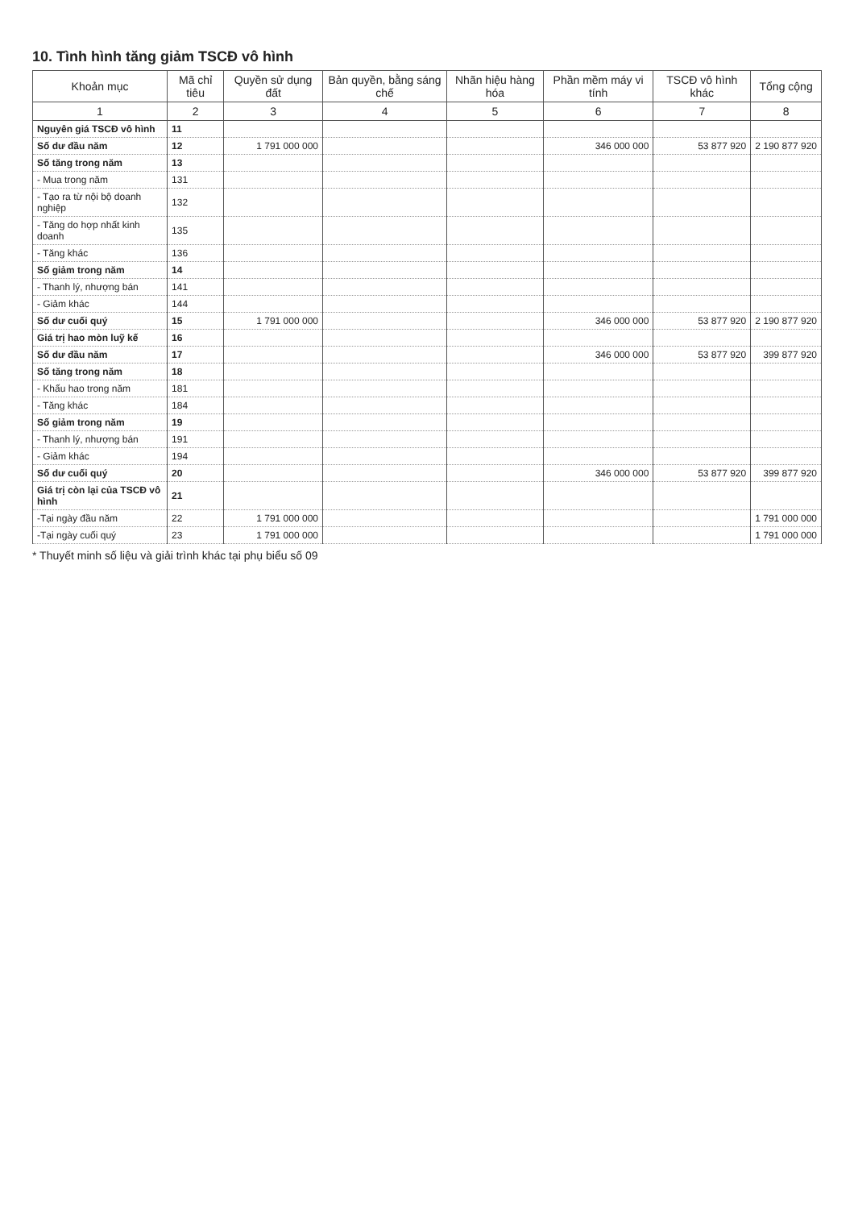10. Tình hình tăng giảm TSCĐ vô hình
| Khoản mục | Mã chỉ tiêu | Quyền sử dụng đất | Bản quyền, bằng sáng chế | Nhãn hiệu hàng hóa | Phần mềm máy vi tính | TSCĐ vô hình khác | Tổng cộng |
| --- | --- | --- | --- | --- | --- | --- | --- |
| 1 | 2 | 3 | 4 | 5 | 6 | 7 | 8 |
| Nguyên giá TSCĐ vô hình | 11 | | | | | | |
| Số dư đầu năm | 12 | 1 791 000 000 | | | 346 000 000 | 53 877 920 | 2 190 877 920 |
| Số tăng trong năm | 13 | | | | | | |
| - Mua trong năm | 131 | | | | | | |
| - Tạo ra từ nội bộ doanh nghiệp | 132 | | | | | | |
| - Tăng do hợp nhất kinh doanh | 135 | | | | | | |
| - Tăng khác | 136 | | | | | | |
| Số giảm trong năm | 14 | | | | | | |
| - Thanh lý, nhượng bán | 141 | | | | | | |
| - Giảm khác | 144 | | | | | | |
| Số dư cuối quý | 15 | 1 791 000 000 | | | 346 000 000 | 53 877 920 | 2 190 877 920 |
| Giá trị hao mòn luỹ kế | 16 | | | | | | |
| Số dư đầu năm | 17 | | | | 346 000 000 | 53 877 920 | 399 877 920 |
| Số tăng trong năm | 18 | | | | | | |
| - Khấu hao trong năm | 181 | | | | | | |
| - Tăng khác | 184 | | | | | | |
| Số giảm trong năm | 19 | | | | | | |
| - Thanh lý, nhượng bán | 191 | | | | | | |
| - Giảm khác | 194 | | | | | | |
| Số dư cuối quý | 20 | | | | 346 000 000 | 53 877 920 | 399 877 920 |
| Giá trị còn lại của TSCĐ vô hình | 21 | | | | | | |
| -Tại ngày đầu năm | 22 | 1 791 000 000 | | | | | 1 791 000 000 |
| -Tại ngày cuối quý | 23 | 1 791 000 000 | | | | | 1 791 000 000 |
* Thuyết minh số liệu và giải trình khác tại phụ biểu số 09